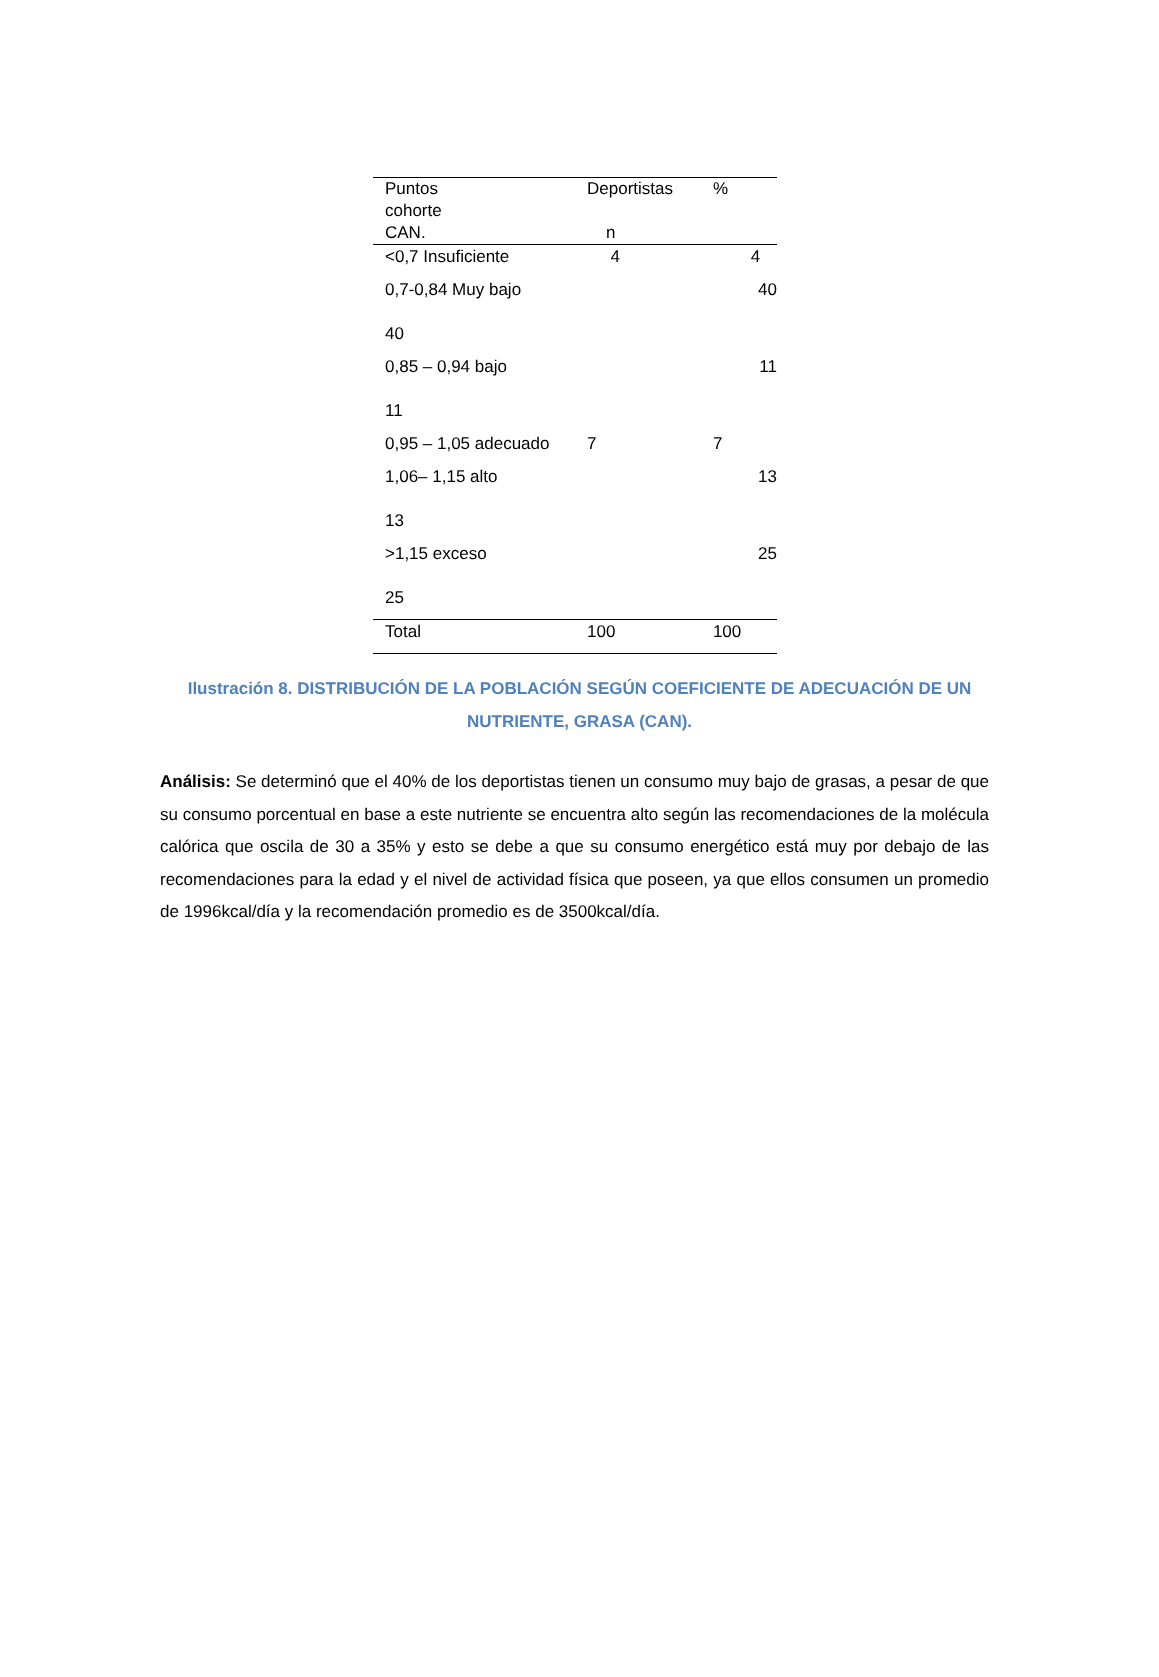| Puntos cohorte CAN. | Deportistas n | % |
| --- | --- | --- |
| <0,7 Insuficiente | 4 | 4 |
| 0,7-0,84 Muy bajo 40 | | 40 |
| 0,85 – 0,94 bajo 11 | | 11 |
| 0,95 – 1,05 adecuado | 7 | 7 |
| 1,06– 1,15 alto 13 | | 13 |
| >1,15 exceso 25 | | 25 |
| Total | 100 | 100 |
Ilustración 8. DISTRIBUCIÓN DE LA POBLACIÓN SEGÚN COEFICIENTE DE ADECUACIÓN DE UN NUTRIENTE, GRASA (CAN).
Análisis: Se determinó que el 40% de los deportistas tienen un consumo muy bajo de grasas, a pesar de que su consumo porcentual en base a este nutriente se encuentra alto según las recomendaciones de la molécula calórica que oscila de 30 a 35% y esto se debe a que su consumo energético está muy por debajo de las recomendaciones para la edad y el nivel de actividad física que poseen, ya que ellos consumen un promedio de 1996kcal/día y la recomendación promedio es de 3500kcal/día.